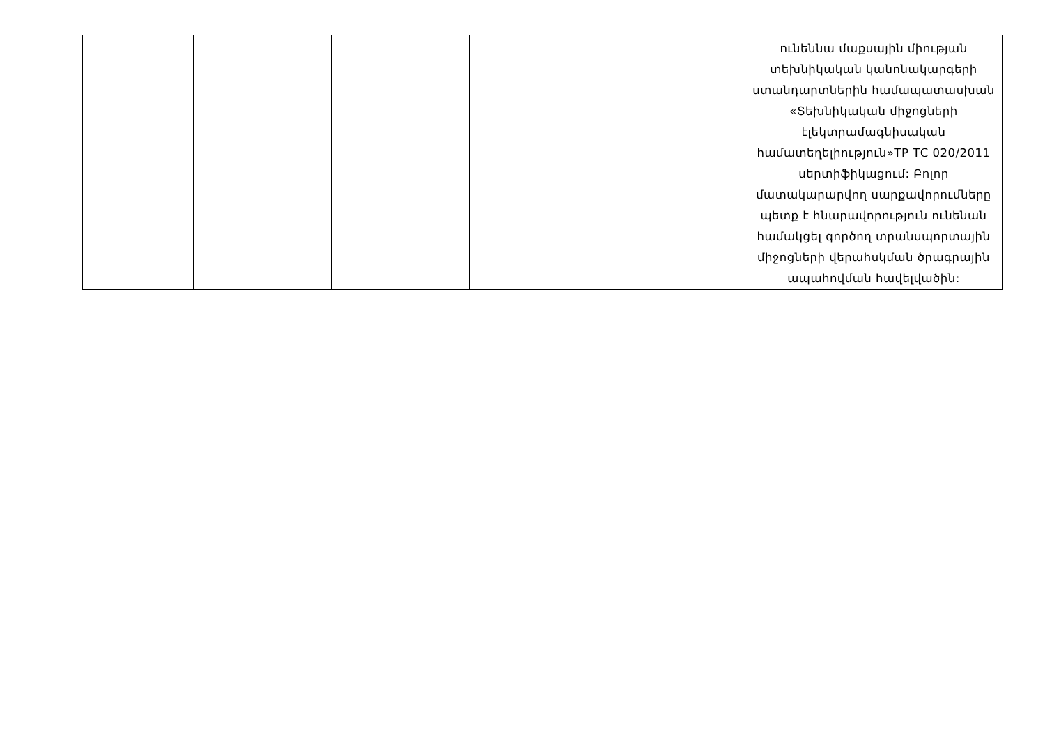| | | | | | ունեննա մաքսային միության տեխնիկական կանոնակարգերի ստանդարտներին համապատասխան «Տեխնիկական միջոցների էլեկտրամագնիսական համատեղելիություն»ТР ТС 020/2011 սերտիֆիկացում: Բոլոր մատակարարվող սարքավորումները պետք է հնարավորություն ունենան համակցել գործող տրանսպորտային միջոցների վերահսկման ծրագրային ապահովման հավելվածին: |